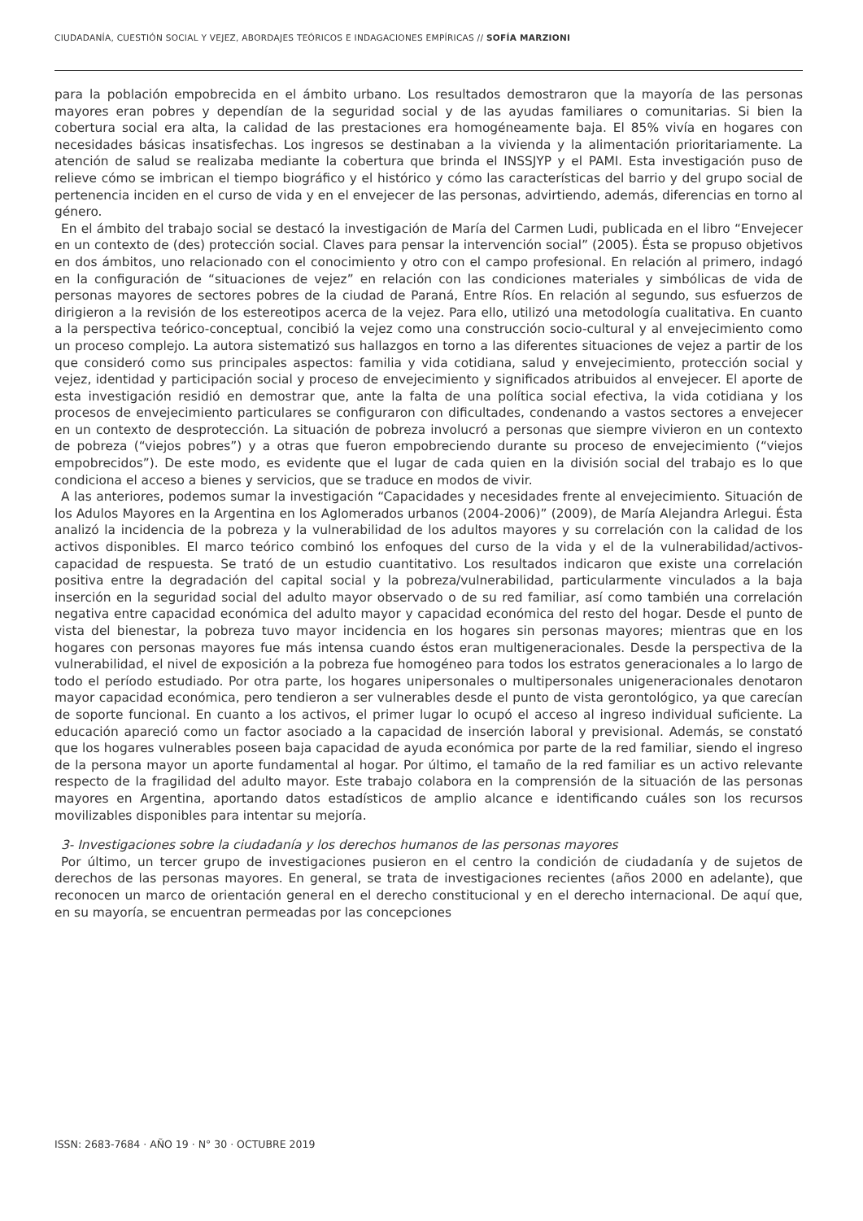CIUDADANÍA, CUESTIÓN SOCIAL Y VEJEZ, ABORDAJES TEÓRICOS E INDAGACIONES EMPÍRICAS // SOFÍA MARZIONI
para la población empobrecida en el ámbito urbano. Los resultados demostraron que la mayoría de las personas mayores eran pobres y dependían de la seguridad social y de las ayudas familiares o comunitarias. Si bien la cobertura social era alta, la calidad de las prestaciones era homogéneamente baja. El 85% vivía en hogares con necesidades básicas insatisfechas. Los ingresos se destinaban a la vivienda y la alimentación prioritariamente. La atención de salud se realizaba mediante la cobertura que brinda el INSSJYP y el PAMI. Esta investigación puso de relieve cómo se imbrican el tiempo biográfico y el histórico y cómo las características del barrio y del grupo social de pertenencia inciden en el curso de vida y en el envejecer de las personas, advirtiendo, además, diferencias en torno al género.
En el ámbito del trabajo social se destacó la investigación de María del Carmen Ludi, publicada en el libro “Envejecer en un contexto de (des) protección social. Claves para pensar la intervención social” (2005). Ésta se propuso objetivos en dos ámbitos, uno relacionado con el conocimiento y otro con el campo profesional. En relación al primero, indagó en la configuración de “situaciones de vejez” en relación con las condiciones materiales y simbólicas de vida de personas mayores de sectores pobres de la ciudad de Paraná, Entre Ríos. En relación al segundo, sus esfuerzos de dirigieron a la revisión de los estereotipos acerca de la vejez. Para ello, utilizó una metodología cualitativa. En cuanto a la perspectiva teórico-conceptual, concibió la vejez como una construcción socio-cultural y al envejecimiento como un proceso complejo. La autora sistematizó sus hallazgos en torno a las diferentes situaciones de vejez a partir de los que consideró como sus principales aspectos: familia y vida cotidiana, salud y envejecimiento, protección social y vejez, identidad y participación social y proceso de envejecimiento y significados atribuidos al envejecer. El aporte de esta investigación residió en demostrar que, ante la falta de una política social efectiva, la vida cotidiana y los procesos de envejecimiento particulares se configuraron con dificultades, condenando a vastos sectores a envejecer en un contexto de desprotección. La situación de pobreza involucró a personas que siempre vivieron en un contexto de pobreza (“viejos pobres”) y a otras que fueron empobreciendo durante su proceso de envejecimiento (“viejos empobrecidos”). De este modo, es evidente que el lugar de cada quien en la división social del trabajo es lo que condiciona el acceso a bienes y servicios, que se traduce en modos de vivir.
A las anteriores, podemos sumar la investigación “Capacidades y necesidades frente al envejecimiento. Situación de los Adulos Mayores en la Argentina en los Aglomerados urbanos (2004-2006)” (2009), de María Alejandra Arlegui. Ésta analizó la incidencia de la pobreza y la vulnerabilidad de los adultos mayores y su correlación con la calidad de los activos disponibles. El marco teórico combinó los enfoques del curso de la vida y el de la vulnerabilidad/activos-capacidad de respuesta. Se trató de un estudio cuantitativo. Los resultados indicaron que existe una correlación positiva entre la degradación del capital social y la pobreza/vulnerabilidad, particularmente vinculados a la baja inserción en la seguridad social del adulto mayor observado o de su red familiar, así como también una correlación negativa entre capacidad económica del adulto mayor y capacidad económica del resto del hogar. Desde el punto de vista del bienestar, la pobreza tuvo mayor incidencia en los hogares sin personas mayores; mientras que en los hogares con personas mayores fue más intensa cuando éstos eran multigeneracionales. Desde la perspectiva de la vulnerabilidad, el nivel de exposición a la pobreza fue homogéneo para todos los estratos generacionales a lo largo de todo el período estudiado. Por otra parte, los hogares unipersonales o multipersonales unigeneracionales denotaron mayor capacidad económica, pero tendieron a ser vulnerables desde el punto de vista gerontológico, ya que carecían de soporte funcional. En cuanto a los activos, el primer lugar lo ocupó el acceso al ingreso individual suficiente. La educación apareció como un factor asociado a la capacidad de inserción laboral y previsional. Además, se constató que los hogares vulnerables poseen baja capacidad de ayuda económica por parte de la red familiar, siendo el ingreso de la persona mayor un aporte fundamental al hogar. Por último, el tamaño de la red familiar es un activo relevante respecto de la fragilidad del adulto mayor. Este trabajo colabora en la comprensión de la situación de las personas mayores en Argentina, aportando datos estadísticos de amplio alcance e identificando cuáles son los recursos movilizables disponibles para intentar su mejoría.
3- Investigaciones sobre la ciudadanía y los derechos humanos de las personas mayores
Por último, un tercer grupo de investigaciones pusieron en el centro la condición de ciudadanía y de sujetos de derechos de las personas mayores. En general, se trata de investigaciones recientes (años 2000 en adelante), que reconocen un marco de orientación general en el derecho constitucional y en el derecho internacional. De aquí que, en su mayoría, se encuentran permeadas por las concepciones
ISSN: 2683-7684 · AÑO 19 · N° 30 · OCTUBRE 2019